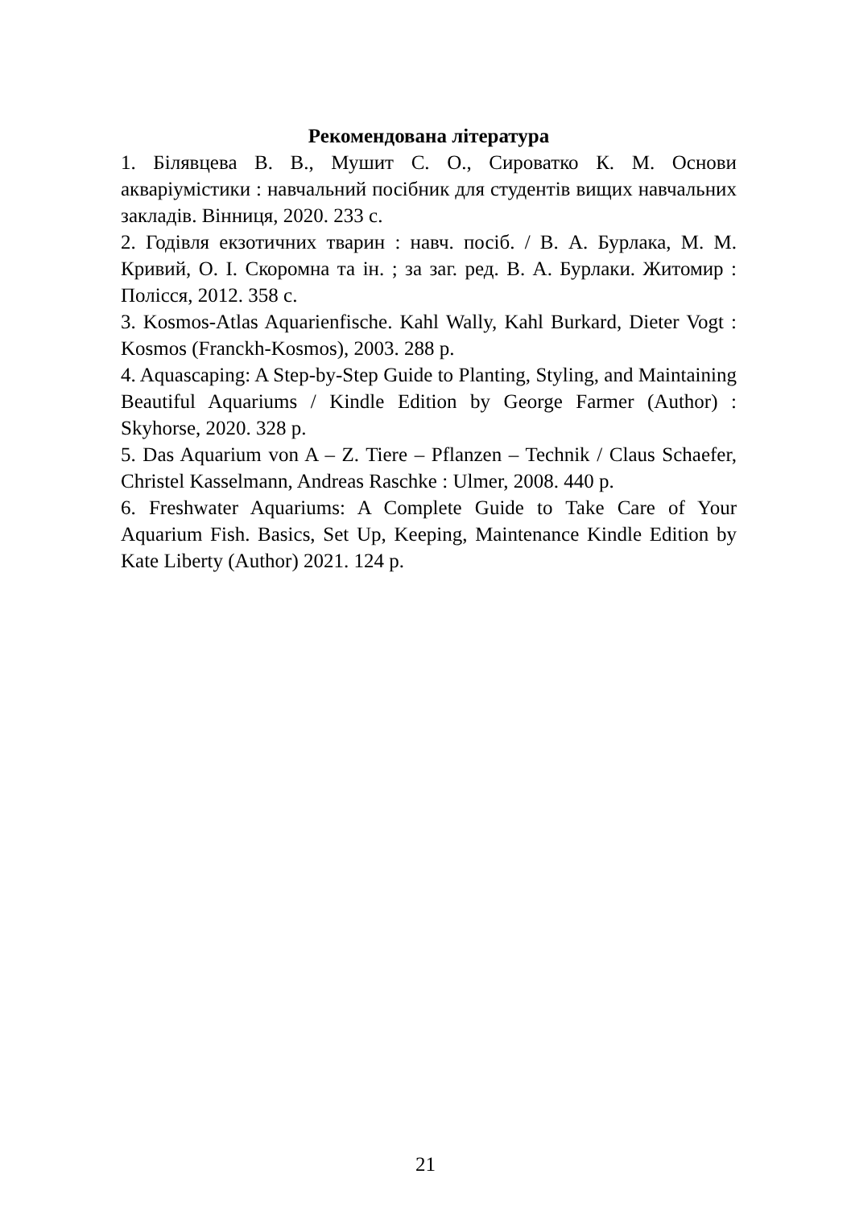Рекомендована література
1. Білявцева В. В., Мушит С. О., Сироватко К. М. Основи акваріумістики : навчальний посібник для студентів вищих навчальних закладів. Вінниця, 2020. 233 с.
2. Годівля екзотичних тварин : навч. посіб. / В. А. Бурлака, М. М. Кривий, О. І. Скоромна та ін. ; за заг. ред. В. А. Бурлаки. Житомир : Полісся, 2012. 358 с.
3. Kosmos-Atlas Aquarienfische. Kahl Wally, Kahl Burkard, Dieter Vogt : Kosmos (Franckh-Kosmos), 2003. 288 p.
4. Aquascaping: A Step-by-Step Guide to Planting, Styling, and Maintaining Beautiful Aquariums / Kindle Edition by George Farmer (Author) : Skyhorse, 2020. 328 p.
5. Das Aquarium von A – Z. Tiere – Pflanzen – Technik / Claus Schaefer, Christel Kasselmann, Andreas Raschke : Ulmer, 2008. 440 p.
6. Freshwater Aquariums: A Complete Guide to Take Care of Your Aquarium Fish. Basics, Set Up, Keeping, Maintenance Kindle Edition by Kate Liberty (Author) 2021. 124 p.
21